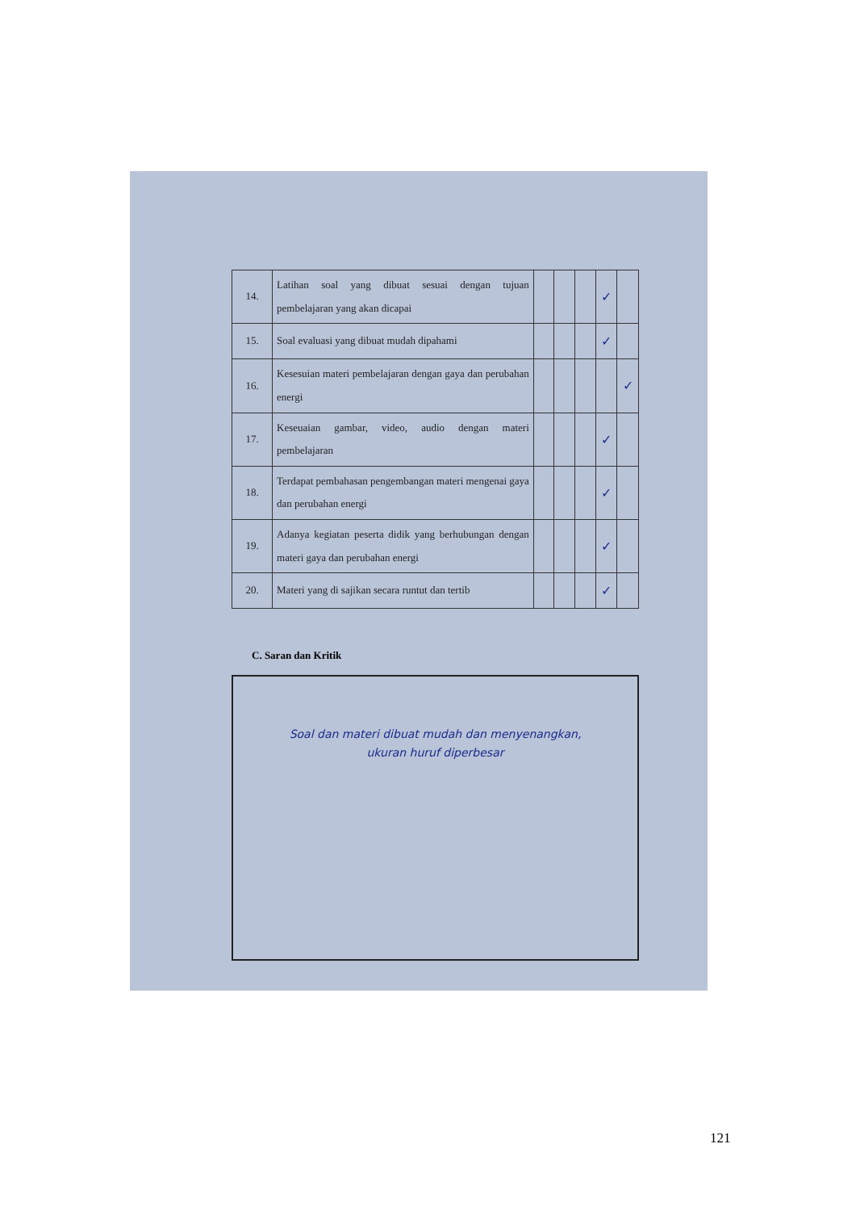| 14. | Latihan soal yang dibuat sesuai dengan tujuan pembelajaran yang akan dicapai | | | | ✓ | |
| 15. | Soal evaluasi yang dibuat mudah dipahami | | | | ✓ | |
| 16. | Kesesuian materi pembelajaran dengan gaya dan perubahan energi | | | | | ✓ |
| 17. | Keseuaian gambar, video, audio dengan materi pembelajaran | | | | ✓ | |
| 18. | Terdapat pembahasan pengembangan materi mengenai gaya dan perubahan energi | | | | ✓ | |
| 19. | Adanya kegiatan peserta didik yang berhubungan dengan materi gaya dan perubahan energi | | | | ✓ | |
| 20. | Materi yang di sajikan secara runtut dan tertib | | | | ✓ | |
C. Saran dan Kritik
Soal dan materi dibuat mudah dan menyenangkan, ukuran huruf diperbesar
121